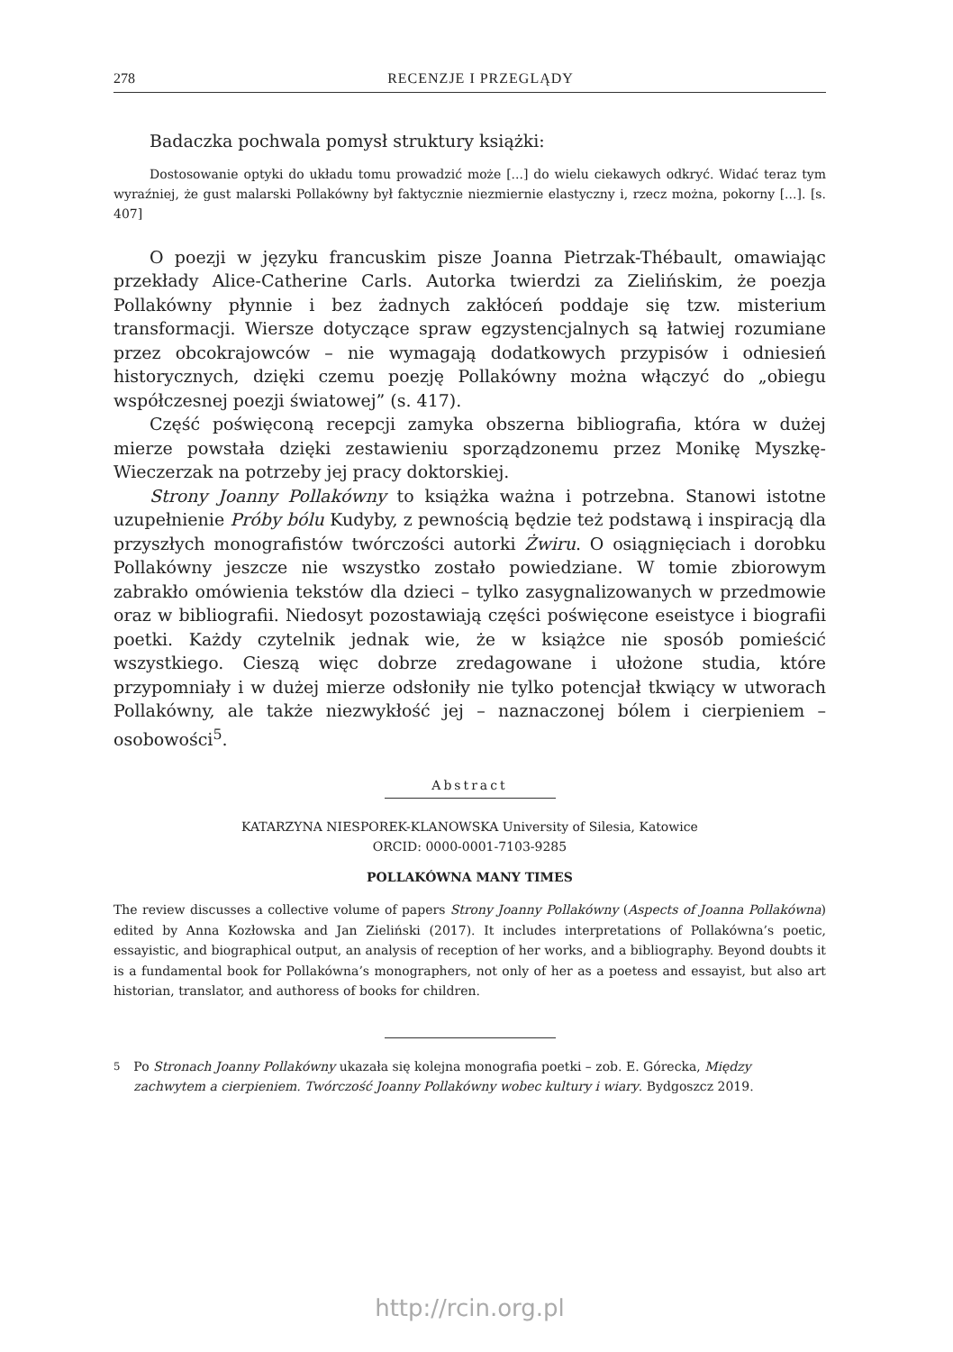278 RECENZJE I PRZEGLĄDY
Badaczka pochwala pomysł struktury książki:
Dostosowanie optyki do układu tomu prowadzić może [...] do wielu ciekawych odkryć. Widać teraz tym wyraźniej, że gust malarski Pollakówny był faktycznie niezmiernie elastyczny i, rzecz można, pokorny [...]. [s. 407]
O poezji w języku francuskim pisze Joanna Pietrzak-Thébault, omawiając przekłady Alice-Catherine Carls. Autorka twierdzi za Zielińskim, że poezja Pollakówny płynnie i bez żadnych zakłóceń poddaje się tzw. misterium transformacji. Wiersze dotyczące spraw egzystencjalnych są łatwiej rozumiane przez obcokrajowców – nie wymagają dodatkowych przypisów i odniesień historycznych, dzięki czemu poezję Pollakówny można włączyć do „obiegu współczesnej poezji światowej” (s. 417).
Część poświęconą recepcji zamyka obszerna bibliografia, która w dużej mierze powstała dzięki zestawieniu sporządzonemu przez Monikę Myszkę-Wieczerzak na potrzeby jej pracy doktorskiej.
Strony Joanny Pollakówny to książka ważna i potrzebna. Stanowi istotne uzupełnienie Próby bólu Kudyby, z pewnością będzie też podstawą i inspiracją dla przyszłych monografistów twórczości autorki Żwiru. O osiągnięciach i dorobku Pollakówny jeszcze nie wszystko zostało powiedziane. W tomie zbiorowym zabrakło omówienia tekstów dla dzieci – tylko zasygnalizowanych w przedmowie oraz w bibliografii. Niedosyt pozostawiają części poświęcone eseistyce i biografii poetki. Każdy czytelnik jednak wie, że w książce nie sposób pomieścić wszystkiego. Cieszą więc dobrze zredagowane i ułożone studia, które przypomniały i w dużej mierze odsłoniły nie tylko potencjał tkwiący w utworach Pollakówny, ale także niezwykłość jej – naznaczonej bólem i cierpieniem – osobowości<sup>5</sup>.
Abstract
KATARZYNA NIESPOREK-KLANOWSKA University of Silesia, Katowice
ORCID: 0000-0001-7103-9285
POLLAKÓWNA MANY TIMES
The review discusses a collective volume of papers Strony Joanny Pollakówny (Aspects of Joanna Pollakówna) edited by Anna Kozłowska and Jan Zieliński (2017). It includes interpretations of Pollakówna’s poetic, essayistic, and biographical output, an analysis of reception of her works, and a bibliography. Beyond doubts it is a fundamental book for Pollakówna’s monographers, not only of her as a poetess and essayist, but also art historian, translator, and authoress of books for children.
<sup>5</sup> Po Stronach Joanny Pollakówny ukazała się kolejna monografia poetki – zob. E. Górecka, Między zachwytem a cierpieniem. Twórczość Joanny Pollakówny wobec kultury i wiary. Bydgoszcz 2019.
http://rcin.org.pl